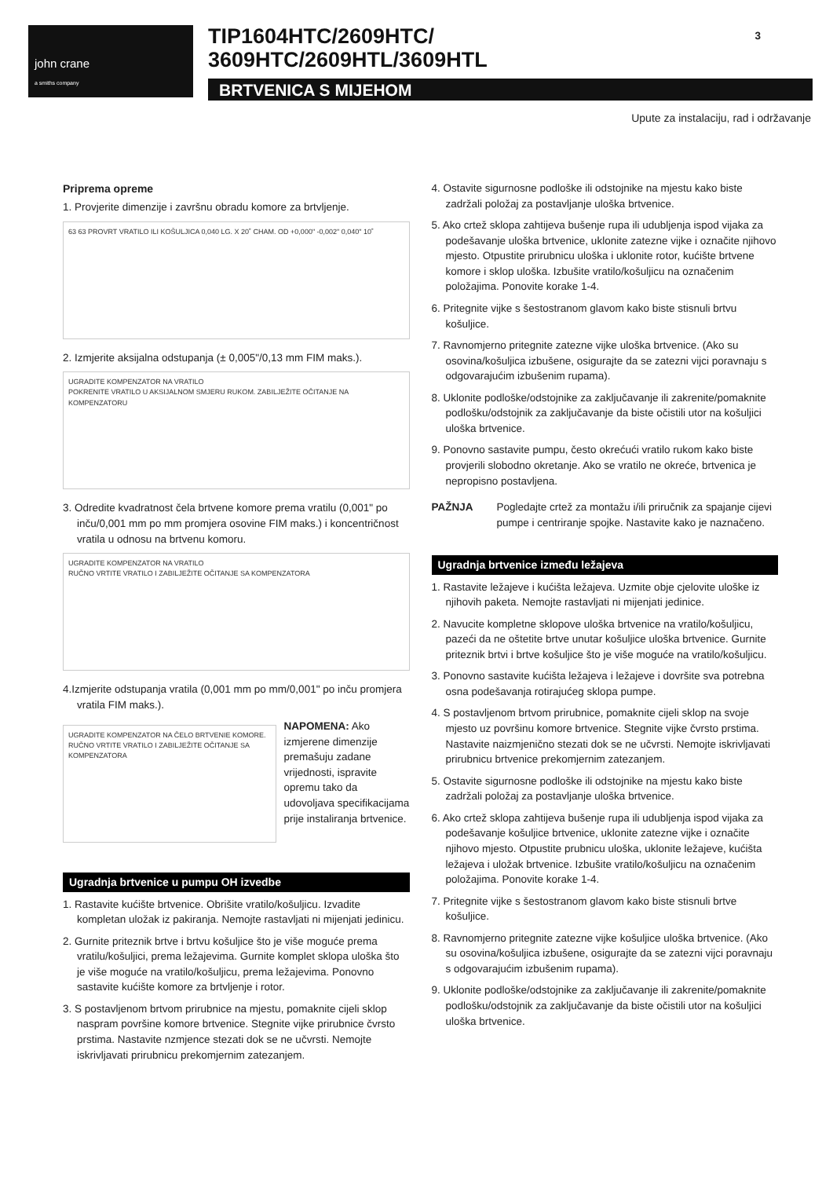john crane
a smiths company
TIP1604HTC/2609HTC/
3609HTC/2609HTL/3609HTL
BRTVENICA S MIJEHOM
3
Upute za instalaciju, rad i održavanje
Priprema opreme
1. Provjerite dimenzije i završnu obradu komore za brtvljenje.
63 63 PROVRT VRATILO ILI KOŠULJICA 0,040 LG. X 20˚ CHAM. OD +0,000" -0,002" 0,040" 10˚
2. Izmjerite aksijalna odstupanja (± 0,005"/0,13 mm FIM maks.).
UGRADITE KOMPENZATOR NA VRATILO
POKRENITE VRATILO U AKSIJALNOM SMJERU RUKOM. ZABILJEŽITE OČITANJE NA KOMPENZATORU
3. Odredite kvadratnost čela brtvene komore prema vratilu (0,001" po inču/0,001 mm po mm promjera osovine FIM maks.) i koncentričnost vratila u odnosu na brtvenu komoru.
UGRADITE KOMPENZATOR NA VRATILO
RUČNO VRTITE VRATILO I ZABILJEŽITE OČITANJE SA KOMPENZATORA
4.Izmjerite odstupanja vratila (0,001 mm po mm/0,001" po inču promjera vratila FIM maks.).
UGRADITE KOMPENZATOR NA ČELO BRTVENIE KOMORE.
RUČNO VRTITE VRATILO I ZABILJEŽITE OČITANJE SA KOMPENZATORA
NAPOMENA: Ako izmjerene dimenzije premašuju zadane vrijednosti, ispravite opremu tako da udovoljava specifikacijama prije instaliranja brtvenice.
Ugradnja brtvenice u pumpu OH izvedbe
1. Rastavite kućište brtvenice. Obrišite vratilo/košuljicu. Izvadite kompletan uložak iz pakiranja. Nemojte rastavljati ni mijenjati jedinicu.
2. Gurnite priteznik brtve i brtvu košuljice što je više moguće prema vratilu/košuljici, prema ležajevima. Gurnite komplet sklopa uloška što je više moguće na vratilo/košuljicu, prema ležajevima. Ponovno sastavite kućište komore za brtvljenje i rotor.
3. S postavljenom brtvom prirubnice na mjestu, pomaknite cijeli sklop naspram površine komore brtvenice. Stegnite vijke prirubnice čvrsto prstima. Nastavite nzmjence stezati dok se ne učvrsti. Nemojte iskrivljavati prirubnicu prekomjernim zatezanjem.
4. Ostavite sigurnosne podloške ili odstojnike na mjestu kako biste zadržali položaj za postavljanje uloška brtvenice.
5. Ako crtež sklopa zahtijeva bušenje rupa ili udubljenja ispod vijaka za podešavanje uloška brtvenice, uklonite zatezne vijke i označite njihovo mjesto. Otpustite prirubnicu uloška i uklonite rotor, kućište brtvene komore i sklop uloška. Izbušite vratilo/košuljicu na označenim položajima. Ponovite korake 1-4.
6. Pritegnite vijke s šestostranom glavom kako biste stisnuli brtvu košuljice.
7. Ravnomjerno pritegnite zatezne vijke uloška brtvenice. (Ako su osovina/košuljica izbušene, osigurajte da se zatezni vijci poravnaju s odgovarajućim izbušenim rupama).
8. Uklonite podloške/odstojnike za zaključavanje ili zakrenite/pomaknite podlošku/odstojnik za zaključavanje da biste očistili utor na košuljici uloška brtvenice.
9. Ponovno sastavite pumpu, često okrećući vratilo rukom kako biste provjerili slobodno okretanje. Ako se vratilo ne okreće, brtvenica je nepropisno postavljena.
PAŽNJA Pogledajte crtež za montažu i/ili priručnik za spajanje cijevi pumpe i centriranje spojke. Nastavite kako je naznačeno.
Ugradnja brtvenice između ležajeva
1. Rastavite ležajeve i kućišta ležajeva. Uzmite obje cjelovite uloške iz njihovih paketa. Nemojte rastavljati ni mijenjati jedinice.
2. Navucite kompletne sklopove uloška brtvenice na vratilo/košuljicu, pazeći da ne oštetite brtve unutar košuljice uloška brtvenice. Gurnite priteznik brtvi i brtve košuljice što je više moguće na vratilo/košuljicu.
3. Ponovno sastavite kućišta ležajeva i ležajeve i dovršite sva potrebna osna podešavanja rotirajućeg sklopa pumpe.
4. S postavljenom brtvom prirubnice, pomaknite cijeli sklop na svoje mjesto uz površinu komore brtvenice. Stegnite vijke čvrsto prstima. Nastavite naizmjenično stezati dok se ne učvrsti. Nemojte iskrivljavati prirubnicu brtvenice prekomjernim zatezanjem.
5. Ostavite sigurnosne podloške ili odstojnike na mjestu kako biste zadržali položaj za postavljanje uloška brtvenice.
6. Ako crtež sklopa zahtijeva bušenje rupa ili udubljenja ispod vijaka za podešavanje košuljice brtvenice, uklonite zatezne vijke i označite njihovo mjesto. Otpustite prubnicu uloška, uklonite ležajeve, kućišta ležajeva i uložak brtvenice. Izbušite vratilo/košuljicu na označenim položajima. Ponovite korake 1-4.
7. Pritegnite vijke s šestostranom glavom kako biste stisnuli brtve košuljice.
8. Ravnomjerno pritegnite zatezne vijke košuljice uloška brtvenice. (Ako su osovina/košuljica izbušene, osigurajte da se zatezni vijci poravnaju s odgovarajućim izbušenim rupama).
9. Uklonite podloške/odstojnike za zaključavanje ili zakrenite/pomaknite podlošku/odstojnik za zaključavanje da biste očistili utor na košuljici uloška brtvenice.